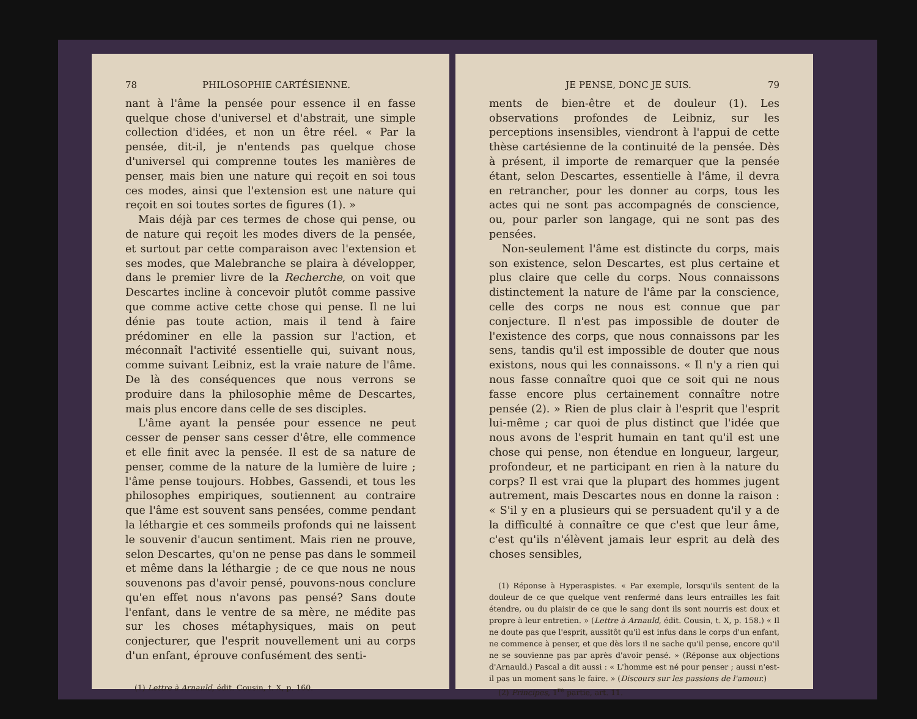78 PHILOSOPHIE CARTÉSIENNE.
nant à l'âme la pensée pour essence il en fasse quelque chose d'universel et d'abstrait, une simple collection d'idées, et non un être réel. « Par la pensée, dit-il, je n'entends pas quelque chose d'universel qui comprenne toutes les manières de penser, mais bien une nature qui reçoit en soi tous ces modes, ainsi que l'extension est une nature qui reçoit en soi toutes sortes de figures (1). »
Mais déjà par ces termes de chose qui pense, ou de nature qui reçoit les modes divers de la pensée, et surtout par cette comparaison avec l'extension et ses modes, que Malebranche se plaira à développer, dans le premier livre de la Recherche, on voit que Descartes incline à concevoir plutôt comme passive que comme active cette chose qui pense. Il ne lui dénie pas toute action, mais il tend à faire prédominer en elle la passion sur l'action, et méconnaît l'activité essentielle qui, suivant nous, comme suivant Leibniz, est la vraie nature de l'âme. De là des conséquences que nous verrons se produire dans la philosophie même de Descartes, mais plus encore dans celle de ses disciples.
L'âme ayant la pensée pour essence ne peut cesser de penser sans cesser d'être, elle commence et elle finit avec la pensée. Il est de sa nature de penser, comme de la nature de la lumière de luire ; l'âme pense toujours. Hobbes, Gassendi, et tous les philosophes empiriques, soutiennent au contraire que l'âme est souvent sans pensées, comme pendant la léthargie et ces sommeils profonds qui ne laissent le souvenir d'aucun sentiment. Mais rien ne prouve, selon Descartes, qu'on ne pense pas dans le sommeil et même dans la léthargie ; de ce que nous ne nous souvenons pas d'avoir pensé, pouvons-nous conclure qu'en effet nous n'avons pas pensé? Sans doute l'enfant, dans le ventre de sa mère, ne médite pas sur les choses métaphysiques, mais on peut conjecturer, que l'esprit nouvellement uni au corps d'un enfant, éprouve confusément des senti-
(1) Lettre à Arnauld, édit. Cousin, t. X, p. 160.
JE PENSE, DONC JE SUIS. 79
ments de bien-être et de douleur (1). Les observations profondes de Leibniz, sur les perceptions insensibles, viendront à l'appui de cette thèse cartésienne de la continuité de la pensée. Dès à présent, il importe de remarquer que la pensée étant, selon Descartes, essentielle à l'âme, il devra en retrancher, pour les donner au corps, tous les actes qui ne sont pas accompagnés de conscience, ou, pour parler son langage, qui ne sont pas des pensées.
Non-seulement l'âme est distincte du corps, mais son existence, selon Descartes, est plus certaine et plus claire que celle du corps. Nous connaissons distinctement la nature de l'âme par la conscience, celle des corps ne nous est connue que par conjecture. Il n'est pas impossible de douter de l'existence des corps, que nous connaissons par les sens, tandis qu'il est impossible de douter que nous existons, nous qui les connaissons. « Il n'y a rien qui nous fasse connaître quoi que ce soit qui ne nous fasse encore plus certainement connaître notre pensée (2). » Rien de plus clair à l'esprit que l'esprit lui-même ; car quoi de plus distinct que l'idée que nous avons de l'esprit humain en tant qu'il est une chose qui pense, non étendue en longueur, largeur, profondeur, et ne participant en rien à la nature du corps? Il est vrai que la plupart des hommes jugent autrement, mais Descartes nous en donne la raison : « S'il y en a plusieurs qui se persuadent qu'il y a de la difficulté à connaître ce que c'est que leur âme, c'est qu'ils n'élèvent jamais leur esprit au delà des choses sensibles,
(1) Réponse à Hyperaspistes. « Par exemple, lorsqu'ils sentent de la douleur de ce que quelque vent renfermé dans leurs entrailles les fait étendre, ou du plaisir de ce que le sang dont ils sont nourris est doux et propre à leur entretien. » (Lettre à Arnauld, édit. Cousin, t. X, p. 158.) « Il ne doute pas que l'esprit, aussitôt qu'il est infus dans le corps d'un enfant, ne commence à penser, et que dès lors il ne sache qu'il pense, encore qu'il ne se souvienne pas par après d'avoir pensé. » (Réponse aux objections d'Arnauld.) Pascal a dit aussi : « L'homme est né pour penser ; aussi n'est-il pas un moment sans le faire. » (Discours sur les passions de l'amour.)
(2) Principes, 1<sup>re</sup> partie, art. 11.